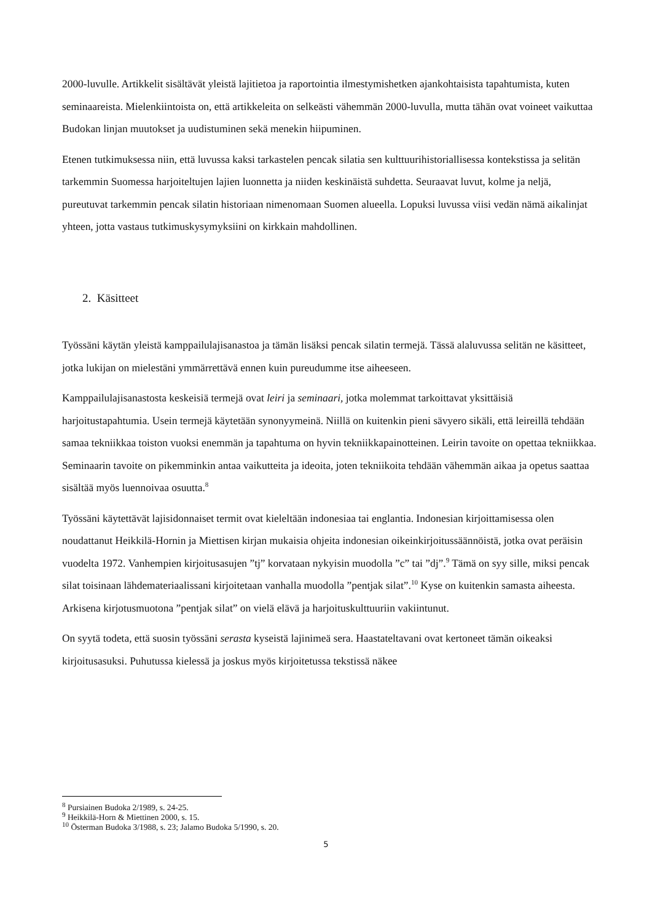2000-luvulle. Artikkelit sisältävät yleistä lajitietoa ja raportointia ilmestymishetken ajankohtaisista tapahtumista, kuten seminaareista. Mielenkiintoista on, että artikkeleita on selkeästi vähemmän 2000-luvulla, mutta tähän ovat voineet vaikuttaa Budokan linjan muutokset ja uudistuminen sekä menekin hiipuminen.
Etenen tutkimuksessa niin, että luvussa kaksi tarkastelen pencak silatia sen kulttuurihistoriallisessa kontekstissa ja selitän tarkemmin Suomessa harjoiteltujen lajien luonnetta ja niiden keskinäistä suhdetta. Seuraavat luvut, kolme ja neljä, pureutuvat tarkemmin pencak silatin historiaan nimenomaan Suomen alueella. Lopuksi luvussa viisi vedän nämä aikalinjat yhteen, jotta vastaus tutkimuskysymyksiini on kirkkain mahdollinen.
2. Käsitteet
Työssäni käytän yleistä kamppailulajisanastoa ja tämän lisäksi pencak silatin termejä. Tässä alaluvussa selitän ne käsitteet, jotka lukijan on mielestäni ymmärrettävä ennen kuin pureudumme itse aiheeseen.
Kamppailulajisanastosta keskeisiä termejä ovat leiri ja seminaari, jotka molemmat tarkoittavat yksittäisiä harjoitustapahtumia. Usein termejä käytetään synonyymeinä. Niillä on kuitenkin pieni sävyero sikäli, että leireillä tehdään samaa tekniikkaa toiston vuoksi enemmän ja tapahtuma on hyvin tekniikkapainotteinen. Leirin tavoite on opettaa tekniikkaa. Seminaarin tavoite on pikemminkin antaa vaikutteita ja ideoita, joten tekniikoita tehdään vähemmän aikaa ja opetus saattaa sisältää myös luennoivaa osuutta.<sup>8</sup>
Työssäni käytettävät lajisidonnaiset termit ovat kieleltään indonesiaa tai englantia. Indonesian kirjoittamisessa olen noudattanut Heikkilä-Hornin ja Miettisen kirjan mukaisia ohjeita indonesian oikeinkirjoitussäännöistä, jotka ovat peräisin vuodelta 1972. Vanhempien kirjoitusasujen ”tj” korvataan nykyisin muodolla ”c” tai ”dj”.<sup>9</sup> Tämä on syy sille, miksi pencak silat toisinaan lähdemateriaalissani kirjoitetaan vanhalla muodolla ”pentjak silat”.<sup>10</sup> Kyse on kuitenkin samasta aiheesta. Arkisena kirjotusmuotona ”pentjak silat” on vielä elävä ja harjoituskulttuuriin vakiintunut.
On syytä todeta, että suosin työssäni serasta kyseistä lajinimeä sera. Haastateltavani ovat kertoneet tämän oikeaksi kirjoitusasuksi. Puhutussa kielessä ja joskus myös kirjoitetussa tekstissä näkee
<sup>8</sup> Pursiainen Budoka 2/1989, s. 24-25.
<sup>9</sup> Heikkilä-Horn & Miettinen 2000, s. 15.
<sup>10</sup> Österman Budoka 3/1988, s. 23; Jalamo Budoka 5/1990, s. 20.
5